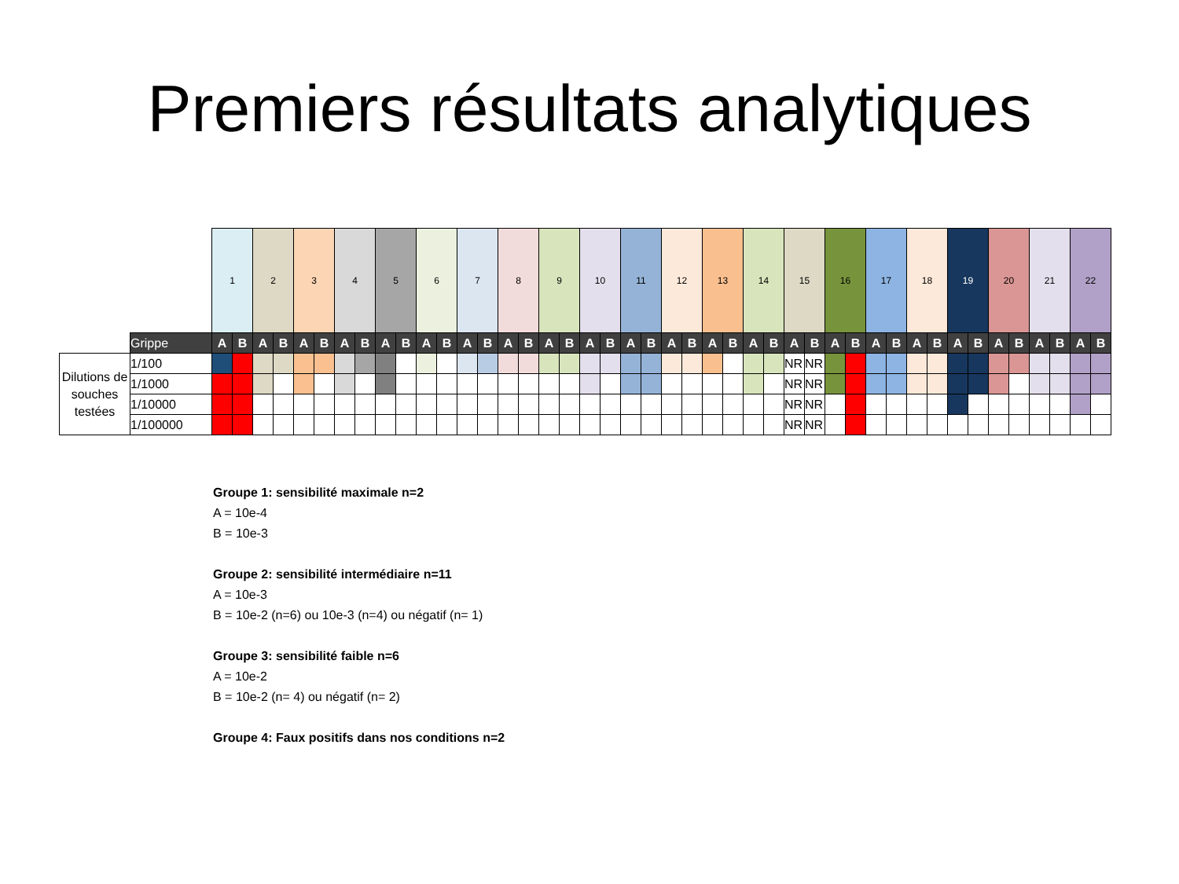Premiers résultats analytiques
| | | 1 | | 2 | | 3 | | 4 | | 5 | | 6 | | 7 | | 8 | | 9 | | 10 | | 11 | | 12 | | 13 | | 14 | | 15 | | 16 | | 17 | | 18 | | 19 | | 20 | | 21 | | 22 | |
| | Grippe | A | B | A | B | A | B | A | B | A | B | A | B | A | B | A | B | A | B | A | B | A | B | A | B | A | B | A | B | A | B | A | B | A | B | A | B | A | B | A | B | A | B | A | B |
| Dilutions de souches testées | 1/100 | | | | | | | | | | | | | | | | | | | | | | | | | | | | | NR | NR | | | | | | | | | | | | | | |
| | 1/1000 | | | | | | | | | | | | | | | | | | | | | | | | | | | | | NR | NR | | | | | | | | | | | | | | |
| | 1/10000 | | | | | | | | | | | | | | | | | | | | | | | | | | | | | NR | NR | | | | | | | | | | | | | | |
| | 1/100000 | | | | | | | | | | | | | | | | | | | | | | | | | | | | | NR | NR | | | | | | | | | | | | | | |
Groupe 1: sensibilité maximale n=2
A = 10e-4
B = 10e-3
Groupe 2: sensibilité intermédiaire n=11
A = 10e-3
B = 10e-2 (n=6) ou 10e-3 (n=4) ou négatif (n= 1)
Groupe 3: sensibilité faible n=6
A = 10e-2
B = 10e-2 (n= 4) ou négatif (n= 2)
Groupe 4: Faux positifs dans nos conditions n=2